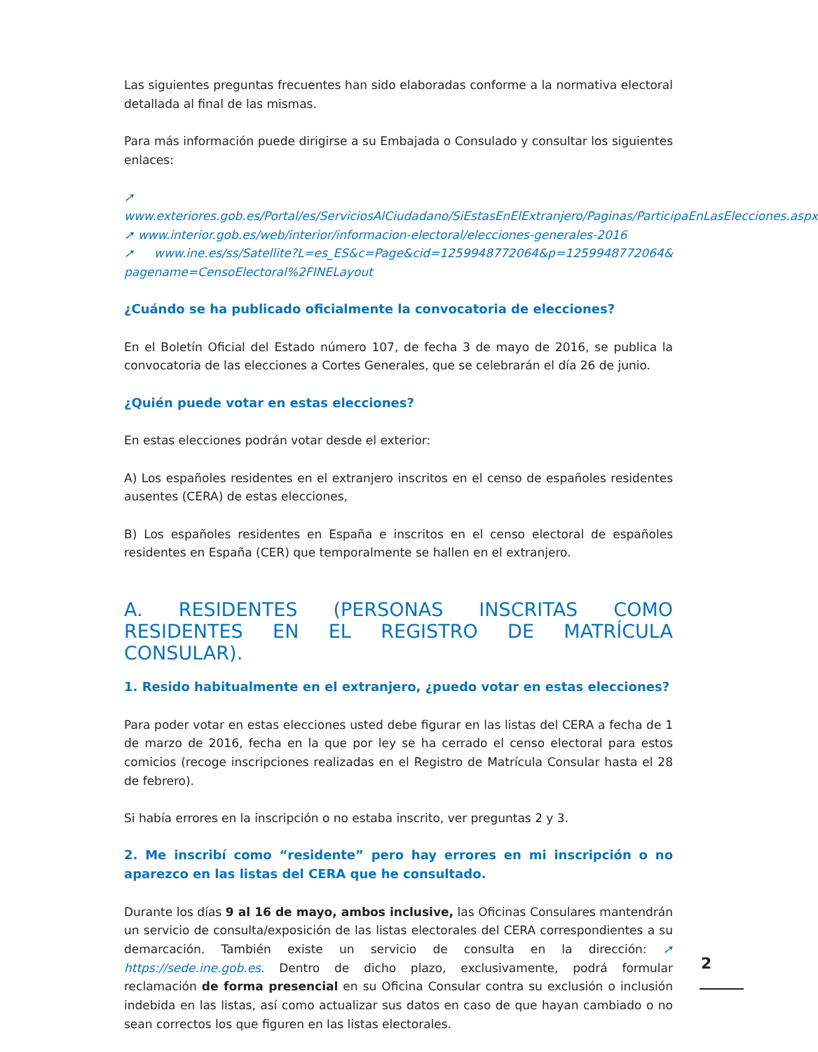Las siguientes preguntas frecuentes han sido elaboradas conforme a la normativa electoral detallada al final de las mismas.
Para más información puede dirigirse a su Embajada o Consulado y consultar los siguientes enlaces:
➚ www.exteriores.gob.es/Portal/es/ServiciosAlCiudadano/SiEstasEnElExtranjero/Paginas/ParticipaEnLasElecciones.aspx
➚ www.interior.gob.es/web/interior/informacion-electoral/elecciones-generales-2016
➚ www.ine.es/ss/Satellite?L=es_ES&c=Page&cid=1259948772064&p=1259948772064& pagename=CensoElectoral%2FINELayout
¿Cuándo se ha publicado oficialmente la convocatoria de elecciones?
En el Boletín Oficial del Estado número 107, de fecha 3 de mayo de 2016, se publica la convocatoria de las elecciones a Cortes Generales, que se celebrarán el día 26 de junio.
¿Quién puede votar en estas elecciones?
En estas elecciones podrán votar desde el exterior:
A) Los españoles residentes en el extranjero inscritos en el censo de españoles residentes ausentes (CERA) de estas elecciones,
B) Los españoles residentes en España e inscritos en el censo electoral de españoles residentes en España (CER) que temporalmente se hallen en el extranjero.
A. RESIDENTES (PERSONAS INSCRITAS COMO RESIDENTES EN EL REGISTRO DE MATRÍCULA CONSULAR).
1. Resido habitualmente en el extranjero, ¿puedo votar en estas elecciones?
Para poder votar en estas elecciones usted debe figurar en las listas del CERA a fecha de 1 de marzo de 2016, fecha en la que por ley se ha cerrado el censo electoral para estos comicios (recoge inscripciones realizadas en el Registro de Matrícula Consular hasta el 28 de febrero).
Si había errores en la inscripción o no estaba inscrito, ver preguntas 2 y 3.
2. Me inscribí como “residente” pero hay errores en mi inscripción o no aparezco en las listas del CERA que he consultado.
Durante los días 9 al 16 de mayo, ambos inclusive, las Oficinas Consulares mantendrán un servicio de consulta/exposición de las listas electorales del CERA correspondientes a su demarcación. También existe un servicio de consulta en la dirección: ➚ https://sede.ine.gob.es. Dentro de dicho plazo, exclusivamente, podrá formular reclamación de forma presencial en su Oficina Consular contra su exclusión o inclusión indebida en las listas, así como actualizar sus datos en caso de que hayan cambiado o no sean correctos los que figuren en las listas electorales.
2